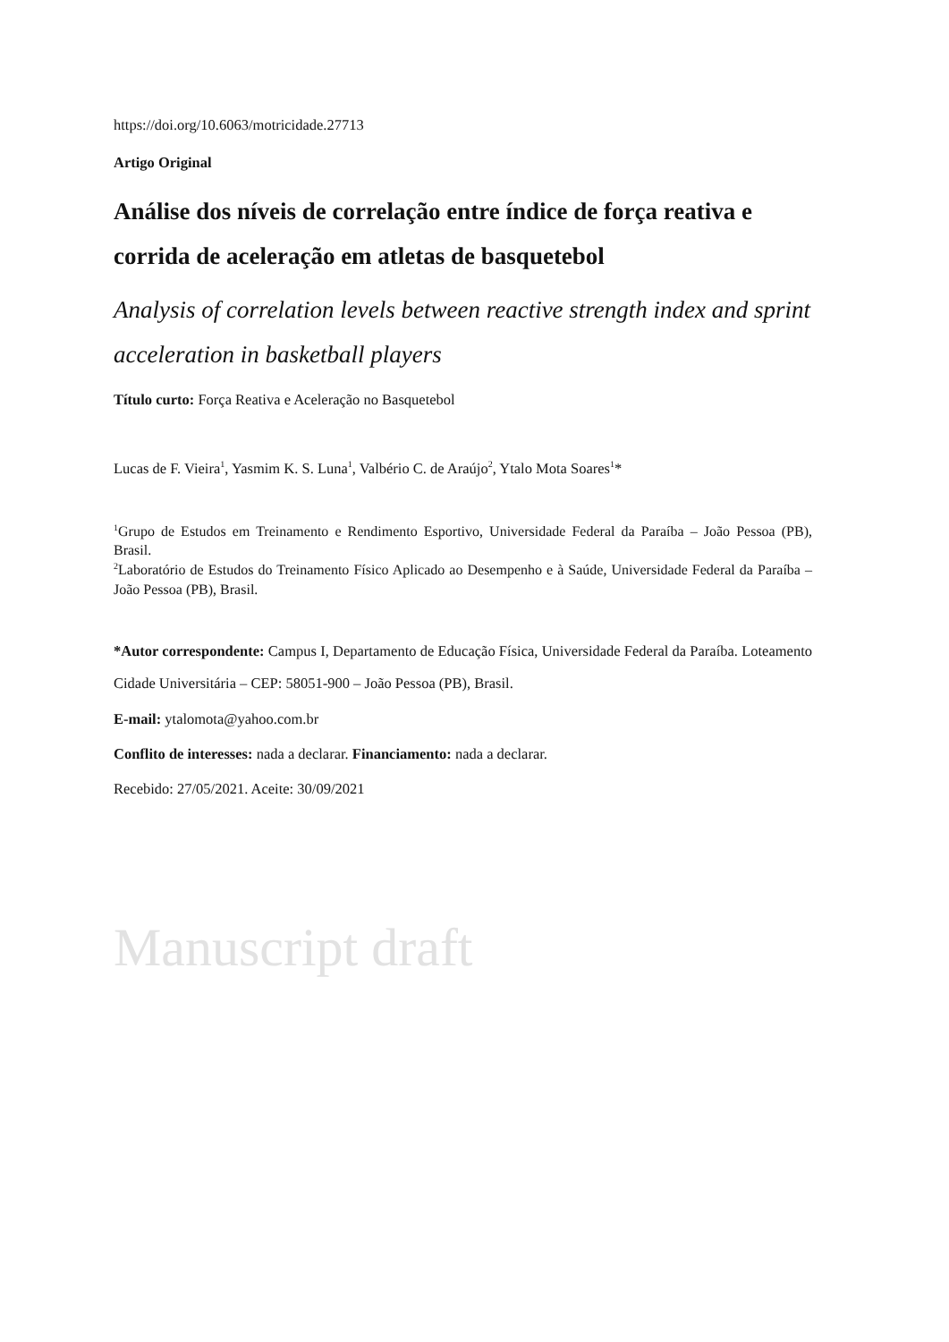https://doi.org/10.6063/motricidade.27713
Artigo Original
Análise dos níveis de correlação entre índice de força reativa e corrida de aceleração em atletas de basquetebol
Analysis of correlation levels between reactive strength index and sprint acceleration in basketball players
Título curto: Força Reativa e Aceleração no Basquetebol
Lucas de F. Vieira<sup>1</sup>, Yasmim K. S. Luna<sup>1</sup>, Valbério C. de Araújo<sup>2</sup>, Ytalo Mota Soares<sup>1</sup>*
<sup>1</sup> Grupo de Estudos em Treinamento e Rendimento Esportivo, Universidade Federal da Paraíba – João Pessoa (PB), Brasil.
<sup>2</sup> Laboratório de Estudos do Treinamento Físico Aplicado ao Desempenho e à Saúde, Universidade Federal da Paraíba – João Pessoa (PB), Brasil.
*Autor correspondente: Campus I, Departamento de Educação Física, Universidade Federal da Paraíba. Loteamento Cidade Universitária – CEP: 58051-900 – João Pessoa (PB), Brasil.
E-mail: ytalomota@yahoo.com.br
Conflito de interesses: nada a declarar. Financiamento: nada a declarar.
Recebido: 27/05/2021. Aceite: 30/09/2021
Manuscript draft